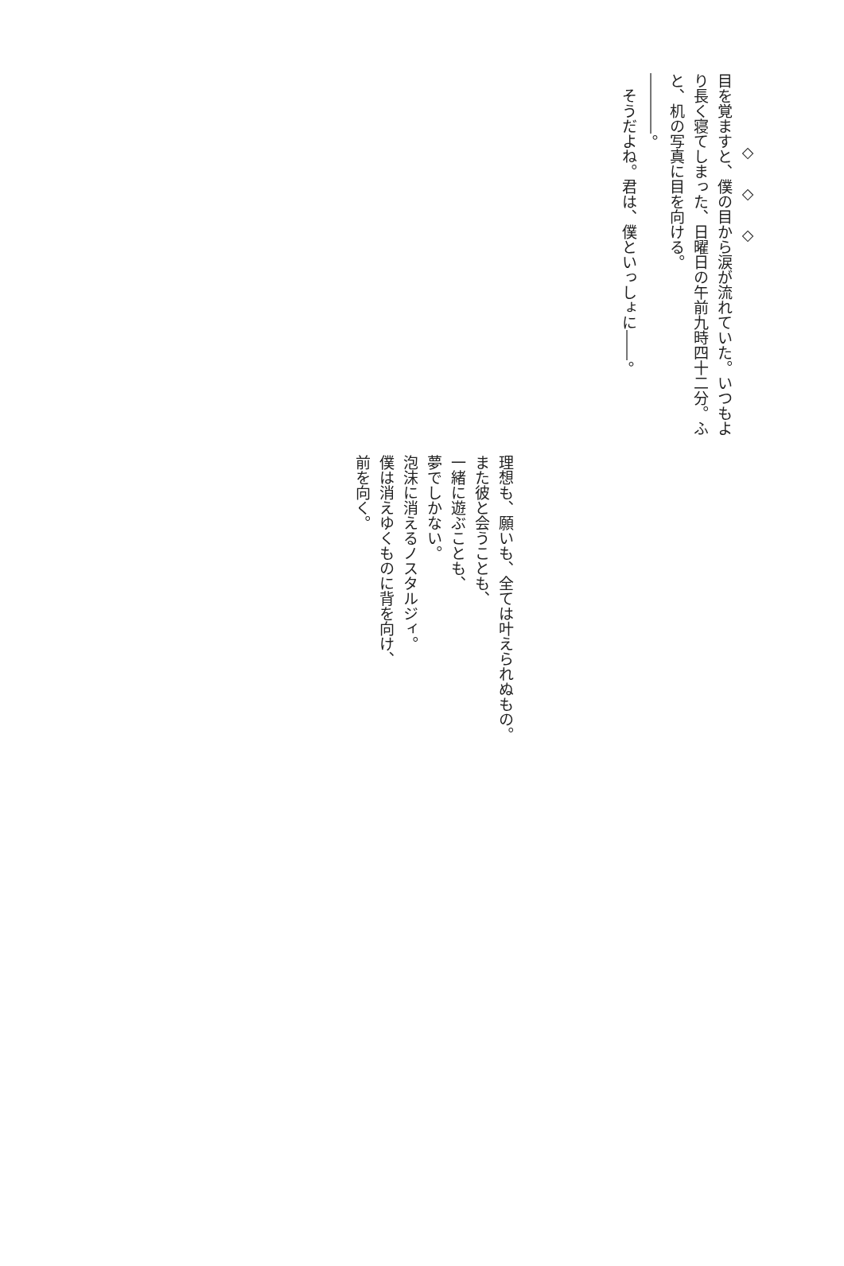◇◇◇
目を覚ますと、僕の目から涙が流れていた。いつもより長く寝てしまった、日曜日の午前九時四十二分。ふと、机の写真に目を向ける。
――――。
　そうだよね。君は、僕といっしょに――。
理想も、願いも、全ては叶えられぬもの。
また彼と会うことも、
一緒に遊ぶことも、
夢でしかない。
泡沫に消えるノスタルジィ。
僕は消えゆくものに背を向け、
前を向く。